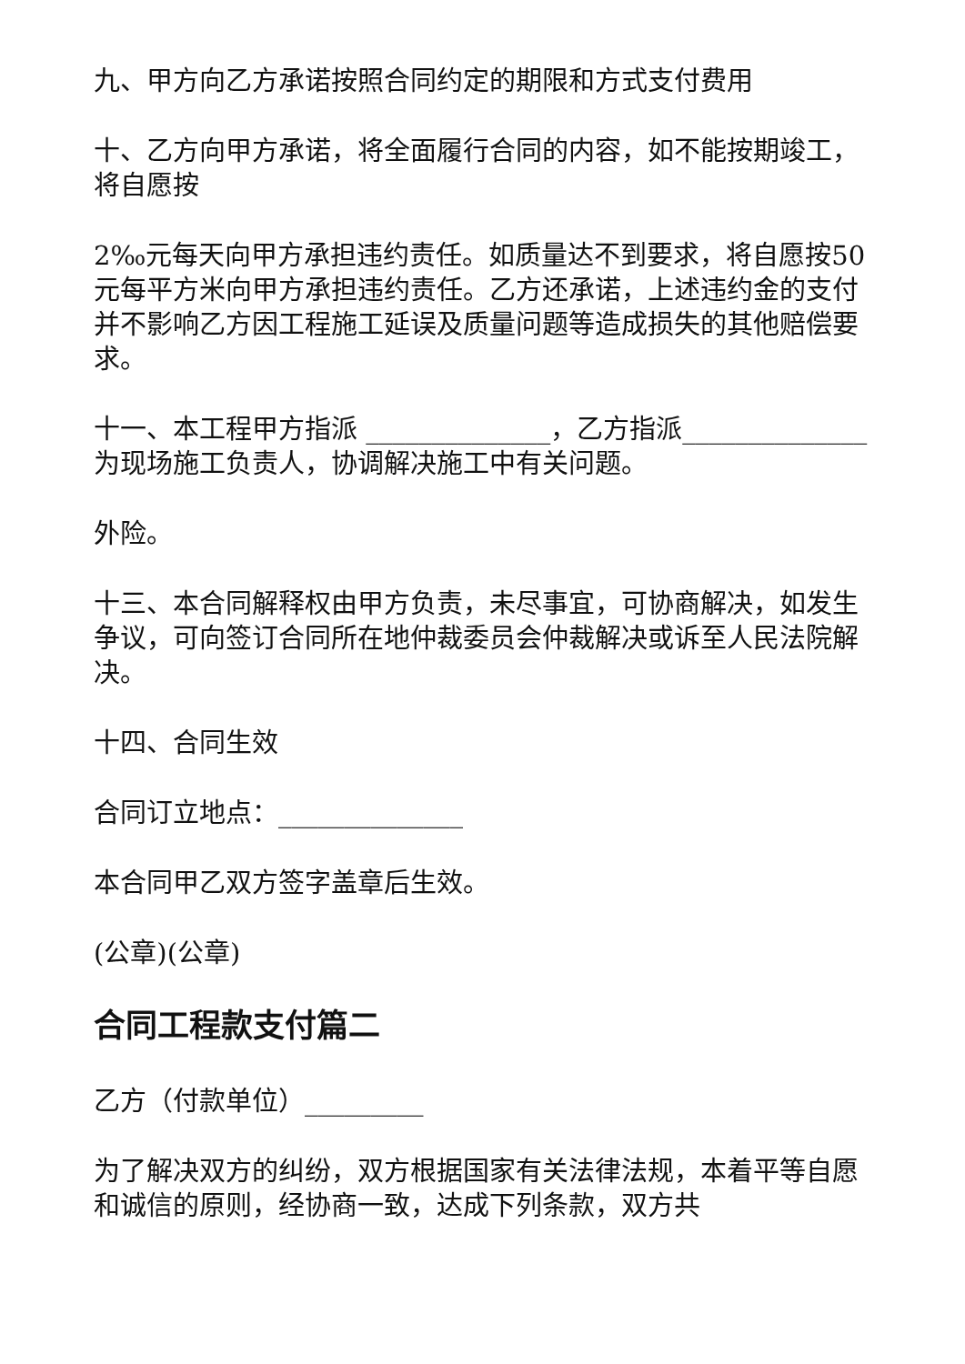九、甲方向乙方承诺按照合同约定的期限和方式支付费用
十、乙方向甲方承诺，将全面履行合同的内容，如不能按期竣工，将自愿按
2‰元每天向甲方承担违约责任。如质量达不到要求，将自愿按50元每平方米向甲方承担违约责任。乙方还承诺，上述违约金的支付并不影响乙方因工程施工延误及质量问题等造成损失的其他赔偿要求。
十一、本工程甲方指派 ______________，乙方指派______________ 为现场施工负责人，协调解决施工中有关问题。
外险。
十三、本合同解释权由甲方负责，未尽事宜，可协商解决，如发生争议，可向签订合同所在地仲裁委员会仲裁解决或诉至人民法院解决。
十四、合同生效
合同订立地点：______________
本合同甲乙双方签字盖章后生效。
(公章)(公章)
合同工程款支付篇二
乙方（付款单位）_________
为了解决双方的纠纷，双方根据国家有关法律法规，本着平等自愿和诚信的原则，经协商一致，达成下列条款，双方共